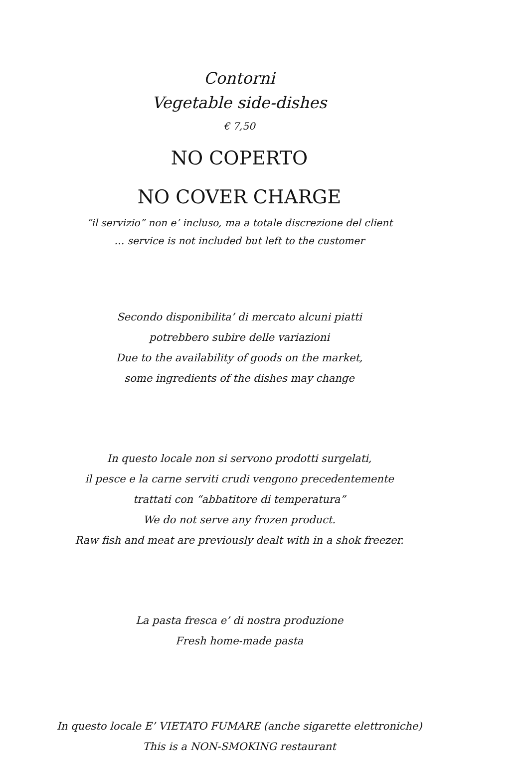Contorni
Vegetable side-dishes
€ 7,50
NO COPERTO
NO COVER CHARGE
“il servizio” non e’ incluso, ma a totale discrezione del client
… service is not included but left to the customer
Secondo disponibilita’ di mercato alcuni piatti
potrebbero subire delle variazioni
Due to the availability of goods on the market,
some ingredients of the dishes may change
In questo locale non si servono prodotti surgelati,
il pesce e la carne serviti crudi vengono precedentemente
trattati con “abbatitore di temperatura”
We do not serve any frozen product.
Raw fish and meat are previously dealt with in a shok freezer.
La pasta fresca e’ di nostra produzione
Fresh home-made pasta
In questo locale E’ VIETATO FUMARE (anche sigarette elettroniche)
This is a NON-SMOKING restaurant